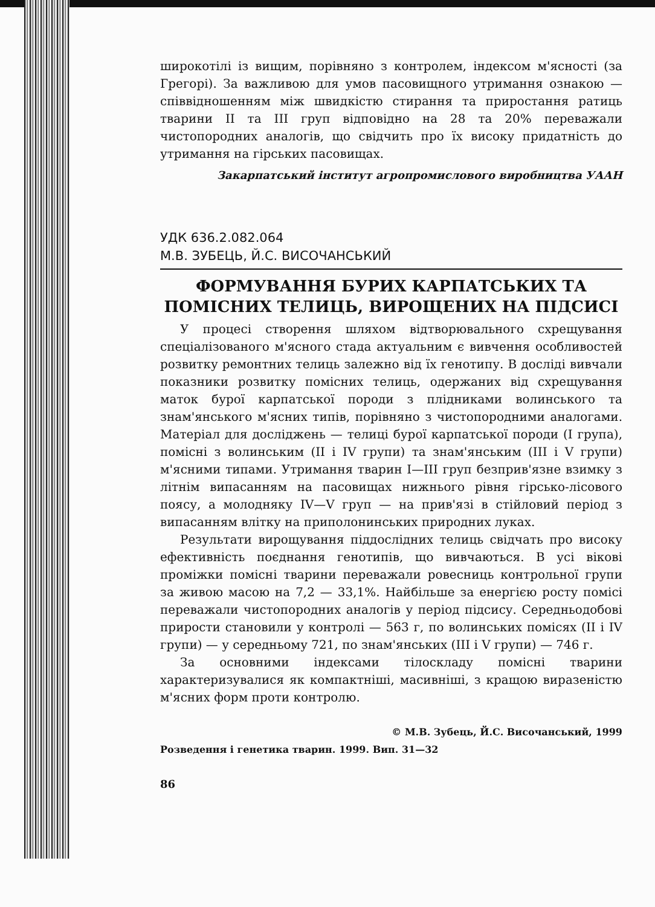широкотілі із вищим, порівняно з контролем, індексом м'ясності (за Грегорі). За важливою для умов пасовищного утримання ознакою — співвідношенням між швидкістю стирання та приростання ратиць тварини II та III груп відповідно на 28 та 20% переважали чистопородних аналогів, що свідчить про їх високу придатність до утримання на гірських пасовищах.
Закарпатський інститут агропромислового виробництва УААН
УДК 636.2.082.064
М.В. ЗУБЕЦЬ, Й.С. ВИСОЧАНСЬКИЙ
ФОРМУВАННЯ БУРИХ КАРПАТСЬКИХ ТА ПОМІСНИХ ТЕЛИЦЬ, ВИРОЩЕНИХ НА ПІДСИСІ
У процесі створення шляхом відтворювального схрещування спеціалізованого м'ясного стада актуальним є вивчення особливостей розвитку ремонтних телиць залежно від їх генотипу. В досліді вивчали показники розвитку помісних телиць, одержаних від схрещування маток бурої карпатської породи з плідниками волинського та знам'янського м'ясних типів, порівняно з чистопородними аналогами. Матеріал для досліджень — телиці бурої карпатської породи (I група), помісні з волинським (II і IV групи) та знам'янським (III і V групи) м'ясними типами. Утримання тварин I—III груп безприв'язне взимку з літнім випасанням на пасовищах нижнього рівня гірсько-лісового поясу, а молодняку IV—V груп — на прив'язі в стійловий період з випасанням влітку на приполонинських природних луках.
Результати вирощування піддослідних телиць свідчать про високу ефективність поєднання генотипів, що вивчаються. В усі вікові проміжки помісні тварини переважали ровесниць контрольної групи за живою масою на 7,2 — 33,1%. Найбільше за енергією росту помісі переважали чистопородних аналогів у період підсису. Середньодобові прирости становили у контролі — 563 г, по волинських помісях (II і IV групи) — у середньому 721, по знам'янських (III і V групи) — 746 г.
За основними індексами тілоскладу помісні тварини характеризувалися як компактніші, масивніші, з кращою виразеністю м'ясних форм проти контролю.
© М.В. Зубець, Й.С. Височанський, 1999
Розведення і генетика тварин. 1999. Вип. 31—32
86